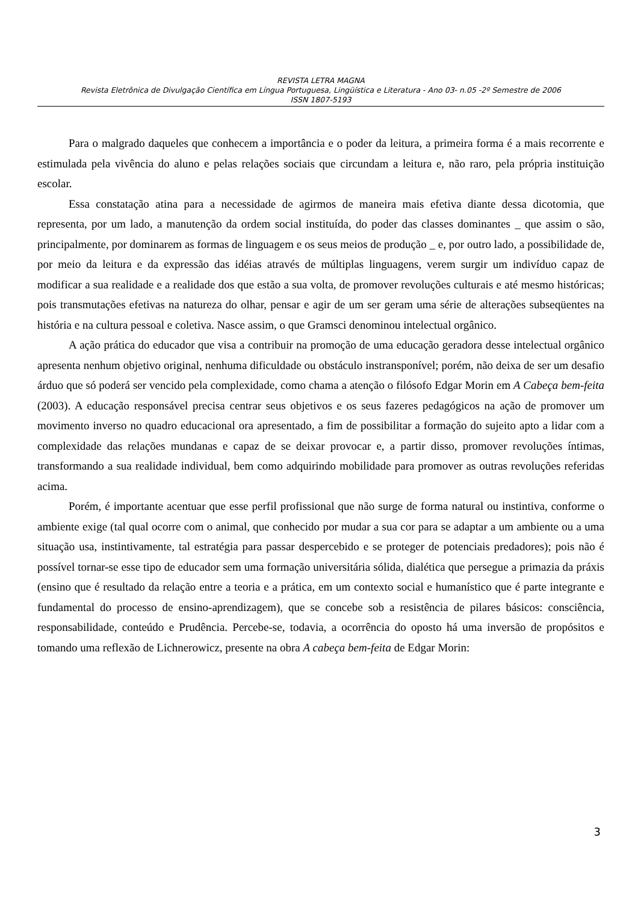REVISTA LETRA MAGNA
Revista Eletrônica de Divulgação Científica em Língua Portuguesa, Lingüística e Literatura - Ano 03- n.05 -2º Semestre de 2006
ISSN 1807-5193
Para o malgrado daqueles que conhecem a importância e o poder da leitura, a primeira forma é a mais recorrente e estimulada pela vivência do aluno e pelas relações sociais que circundam a leitura e, não raro, pela própria instituição escolar.
Essa constatação atina para a necessidade de agirmos de maneira mais efetiva diante dessa dicotomia, que representa, por um lado, a manutenção da ordem social instituída, do poder das classes dominantes _ que assim o são, principalmente, por dominarem as formas de linguagem e os seus meios de produção _ e, por outro lado, a possibilidade de, por meio da leitura e da expressão das idéias através de múltiplas linguagens, verem surgir um indivíduo capaz de modificar a sua realidade e a realidade dos que estão a sua volta, de promover revoluções culturais e até mesmo históricas; pois transmutações efetivas na natureza do olhar, pensar e agir de um ser geram uma série de alterações subseqüentes na história e na cultura pessoal e coletiva. Nasce assim, o que Gramsci denominou intelectual orgânico.
A ação prática do educador que visa a contribuir na promoção de uma educação geradora desse intelectual orgânico apresenta nenhum objetivo original, nenhuma dificuldade ou obstáculo instransponível; porém, não deixa de ser um desafio árduo que só poderá ser vencido pela complexidade, como chama a atenção o filósofo Edgar Morin em A Cabeça bem-feita (2003). A educação responsável precisa centrar seus objetivos e os seus fazeres pedagógicos na ação de promover um movimento inverso no quadro educacional ora apresentado, a fim de possibilitar a formação do sujeito apto a lidar com a complexidade das relações mundanas e capaz de se deixar provocar e, a partir disso, promover revoluções íntimas, transformando a sua realidade individual, bem como adquirindo mobilidade para promover as outras revoluções referidas acima.
Porém, é importante acentuar que esse perfil profissional que não surge de forma natural ou instintiva, conforme o ambiente exige (tal qual ocorre com o animal, que conhecido por mudar a sua cor para se adaptar a um ambiente ou a uma situação usa, instintivamente, tal estratégia para passar despercebido e se proteger de potenciais predadores); pois não é possível tornar-se esse tipo de educador sem uma formação universitária sólida, dialética que persegue a primazia da práxis (ensino que é resultado da relação entre a teoria e a prática, em um contexto social e humanístico que é parte integrante e fundamental do processo de ensino-aprendizagem), que se concebe sob a resistência de pilares básicos: consciência, responsabilidade, conteúdo e Prudência. Percebe-se, todavia, a ocorrência do oposto há uma inversão de propósitos e tomando uma reflexão de Lichnerowicz, presente na obra A cabeça bem-feita de Edgar Morin:
3